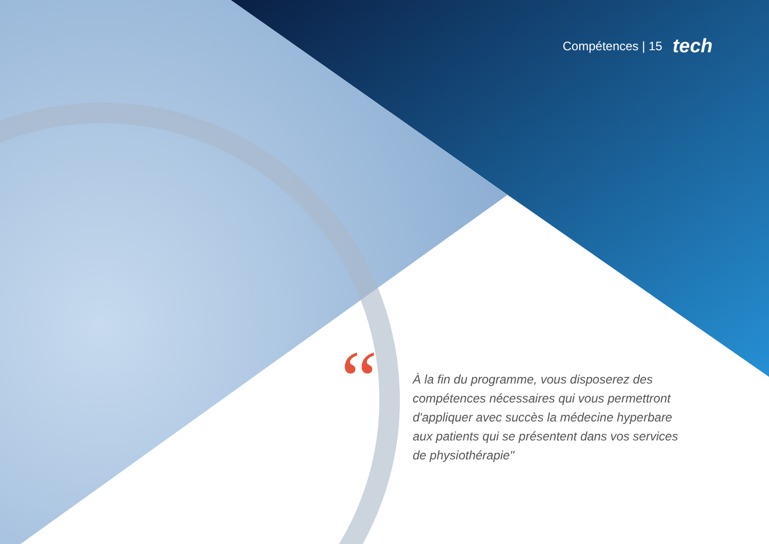Compétences | 15 tech
“
À la fin du programme, vous disposerez des compétences nécessaires qui vous permettront d'appliquer avec succès la médecine hyperbare aux patients qui se présentent dans vos services de physiothérapie"